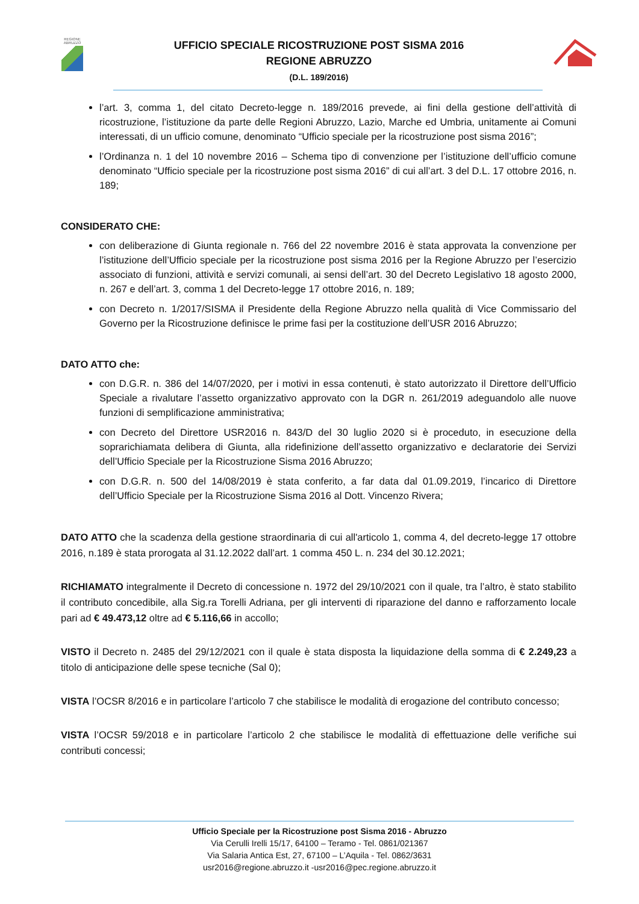REGIONE ABRUZZO
UFFICIO SPECIALE RICOSTRUZIONE POST SISMA 2016
REGIONE ABRUZZO
(D.L. 189/2016)
l’art. 3, comma 1, del citato Decreto-legge n. 189/2016 prevede, ai fini della gestione dell’attività di ricostruzione, l’istituzione da parte delle Regioni Abruzzo, Lazio, Marche ed Umbria, unitamente ai Comuni interessati, di un ufficio comune, denominato “Ufficio speciale per la ricostruzione post sisma 2016”;
l’Ordinanza n. 1 del 10 novembre 2016 – Schema tipo di convenzione per l’istituzione dell’ufficio comune denominato “Ufficio speciale per la ricostruzione post sisma 2016” di cui all’art. 3 del D.L. 17 ottobre 2016, n. 189;
CONSIDERATO CHE:
con deliberazione di Giunta regionale n. 766 del 22 novembre 2016 è stata approvata la convenzione per l’istituzione dell’Ufficio speciale per la ricostruzione post sisma 2016 per la Regione Abruzzo per l’esercizio associato di funzioni, attività e servizi comunali, ai sensi dell’art. 30 del Decreto Legislativo 18 agosto 2000, n. 267 e dell’art. 3, comma 1 del Decreto-legge 17 ottobre 2016, n. 189;
con Decreto n. 1/2017/SISMA il Presidente della Regione Abruzzo nella qualità di Vice Commissario del Governo per la Ricostruzione definisce le prime fasi per la costituzione dell’USR 2016 Abruzzo;
DATO ATTO che:
con D.G.R. n. 386 del 14/07/2020, per i motivi in essa contenuti, è stato autorizzato il Direttore dell’Ufficio Speciale a rivalutare l’assetto organizzativo approvato con la DGR n. 261/2019 adeguandolo alle nuove funzioni di semplificazione amministrativa;
con Decreto del Direttore USR2016 n. 843/D del 30 luglio 2020 si è proceduto, in esecuzione della soprarichiamata delibera di Giunta, alla ridefinizione dell’assetto organizzativo e declaratorie dei Servizi dell’Ufficio Speciale per la Ricostruzione Sisma 2016 Abruzzo;
con D.G.R. n. 500 del 14/08/2019 è stata conferito, a far data dal 01.09.2019, l’incarico di Direttore dell’Ufficio Speciale per la Ricostruzione Sisma 2016 al Dott. Vincenzo Rivera;
DATO ATTO che la scadenza della gestione straordinaria di cui all'articolo 1, comma 4, del decreto-legge 17 ottobre 2016, n.189 è stata prorogata al 31.12.2022 dall’art. 1 comma 450 L. n. 234 del 30.12.2021;
RICHIAMATO integralmente il Decreto di concessione n. 1972 del 29/10/2021 con il quale, tra l’altro, è stato stabilito il contributo concedibile, alla Sig.ra Torelli Adriana, per gli interventi di riparazione del danno e rafforzamento locale pari ad € 49.473,12 oltre ad € 5.116,66 in accollo;
VISTO il Decreto n. 2485 del 29/12/2021 con il quale è stata disposta la liquidazione della somma di € 2.249,23 a titolo di anticipazione delle spese tecniche (Sal 0);
VISTA l’OCSR 8/2016 e in particolare l’articolo 7 che stabilisce le modalità di erogazione del contributo concesso;
VISTA l’OCSR 59/2018 e in particolare l’articolo 2 che stabilisce le modalità di effettuazione delle verifiche sui contributi concessi;
Ufficio Speciale per la Ricostruzione post Sisma 2016 - Abruzzo
Via Cerulli Irelli 15/17, 64100 – Teramo - Tel. 0861/021367
Via Salaria Antica Est, 27, 67100 – L’Aquila - Tel. 0862/3631
usr2016@regione.abruzzo.it -usr2016@pec.regione.abruzzo.it